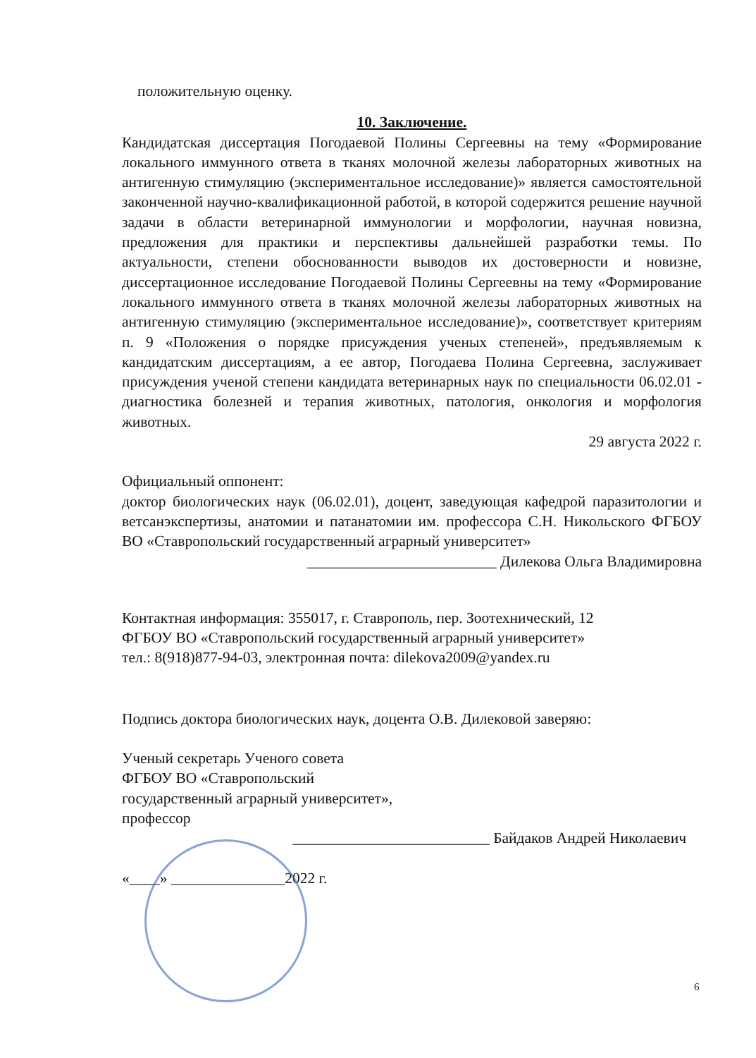положительную оценку.
10. Заключение.
Кандидатская диссертация Погодаевой Полины Сергеевны на тему «Формирование локального иммунного ответа в тканях молочной железы лабораторных животных на антигенную стимуляцию (экспериментальное исследование)» является самостоятельной законченной научно-квалификационной работой, в которой содержится решение научной задачи в области ветеринарной иммунологии и морфологии, научная новизна, предложения для практики и перспективы дальнейшей разработки темы. По актуальности, степени обоснованности выводов их достоверности и новизне, диссертационное исследование Погодаевой Полины Сергеевны на тему «Формирование локального иммунного ответа в тканях молочной железы лабораторных животных на антигенную стимуляцию (экспериментальное исследование)», соответствует критериям п. 9 «Положения о порядке присуждения ученых степеней», предъявляемым к кандидатским диссертациям, а ее автор, Погодаева Полина Сергеевна, заслуживает присуждения ученой степени кандидата ветеринарных наук по специальности 06.02.01 - диагностика болезней и терапия животных, патология, онкология и морфология животных.
29 августа 2022 г.
Официальный оппонент:
доктор биологических наук (06.02.01), доцент, заведующая кафедрой паразитологии и ветсанэкспертизы, анатомии и патанатомии им. профессора С.Н. Никольского ФГБОУ ВО «Ставропольский государственный аграрный университет»
_________________________ Дилекова Ольга Владимировна
Контактная информация: 355017, г. Ставрополь, пер. Зоотехнический, 12
ФГБОУ ВО «Ставропольский государственный аграрный университет»
тел.: 8(918)877-94-03, электронная почта: dilekova2009@yandex.ru
Подпись доктора биологических наук, доцента О.В. Дилековой заверяю:
Ученый секретарь Ученого совета
ФГБОУ ВО «Ставропольский
государственный аграрный университет»,
профессор
__________________________ Байдаков Андрей Николаевич
«____» _______________2022 г.
6